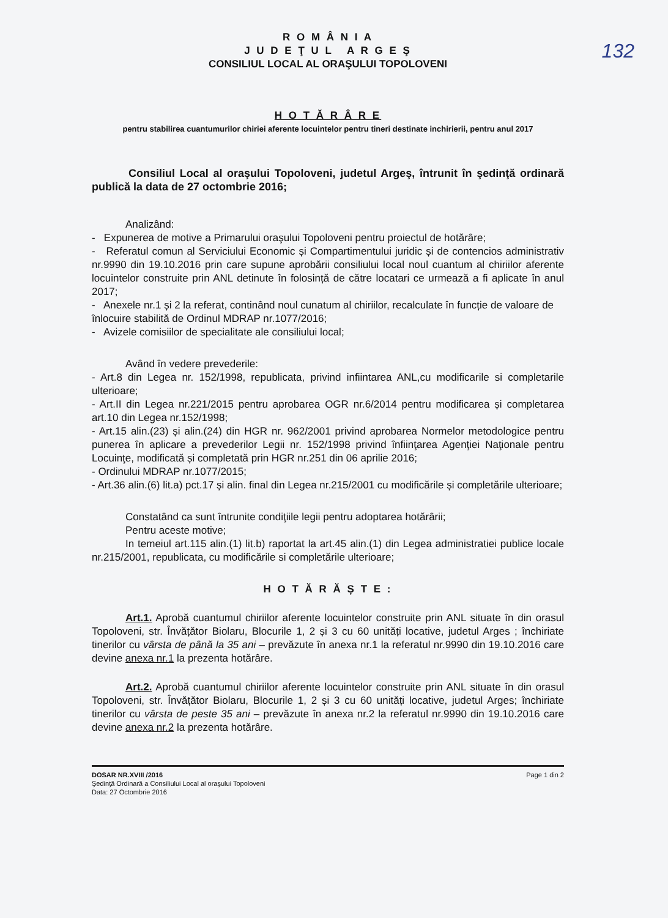132
R O M Â N I A
J U D E Ţ U L A R G E Ş
CONSILIUL LOCAL AL ORAŞULUI TOPOLOVENI
H O T Ă R Â R E
pentru stabilirea cuantumurilor chiriei aferente locuintelor pentru tineri destinate inchirierii, pentru anul 2017
Consiliul Local al oraşului Topoloveni, judetul Argeş, întrunit în şedinţă ordinară publică la data de 27 octombrie 2016;
Analizând:
- Expunerea de motive a Primarului oraşului Topoloveni pentru proiectul de hotărâre;
- Referatul comun al Serviciului Economic și Compartimentului juridic și de contencios administrativ nr.9990 din 19.10.2016 prin care supune aprobării consiliului local noul cuantum al chiriilor aferente locuintelor construite prin ANL detinute în folosință de către locatari ce urmează a fi aplicate în anul 2017;
- Anexele nr.1 și 2 la referat, continând noul cunatum al chiriilor, recalculate în funcție de valoare de înlocuire stabilită de Ordinul MDRAP nr.1077/2016;
- Avizele comisiilor de specialitate ale consiliului local;
Având în vedere prevederile:
- Art.8 din Legea nr. 152/1998, republicata, privind infiintarea ANL,cu modificarile si completarile ulterioare;
- Art.II din Legea nr.221/2015 pentru aprobarea OGR nr.6/2014 pentru modificarea și completarea art.10 din Legea nr.152/1998;
- Art.15 alin.(23) și alin.(24) din HGR nr. 962/2001 privind aprobarea Normelor metodologice pentru punerea în aplicare a prevederilor Legii nr. 152/1998 privind înfiinţarea Agenţiei Naţionale pentru Locuinţe, modificată și completată prin HGR nr.251 din 06 aprilie 2016;
- Ordinului MDRAP nr.1077/2015;
- Art.36 alin.(6) lit.a) pct.17 și alin. final din Legea nr.215/2001 cu modificările și completările ulterioare;
Constatând ca sunt întrunite condiţiile legii pentru adoptarea hotărârii;
Pentru aceste motive;
In temeiul art.115 alin.(1) lit.b) raportat la art.45 alin.(1) din Legea administratiei publice locale nr.215/2001, republicata, cu modificările si completările ulterioare;
H O T Ă R Ă Ș T E :
Art.1. Aprobă cuantumul chiriilor aferente locuintelor construite prin ANL situate în din orasul Topoloveni, str. Învățător Biolaru, Blocurile 1, 2 și 3 cu 60 unități locative, judetul Arges ; închiriate tinerilor cu vârsta de până la 35 ani – prevăzute în anexa nr.1 la referatul nr.9990 din 19.10.2016 care devine anexa nr.1 la prezenta hotărâre.
Art.2. Aprobă cuantumul chiriilor aferente locuintelor construite prin ANL situate în din orasul Topoloveni, str. Învățător Biolaru, Blocurile 1, 2 și 3 cu 60 unități locative, judetul Arges; închiriate tinerilor cu vârsta de peste 35 ani – prevăzute în anexa nr.2 la referatul nr.9990 din 19.10.2016 care devine anexa nr.2 la prezenta hotărâre.
DOSAR NR.XVIII /2016
Şedinţă Ordinară a Consiliului Local al oraşului Topoloveni
Data: 27 Octombrie 2016
Page 1 din 2